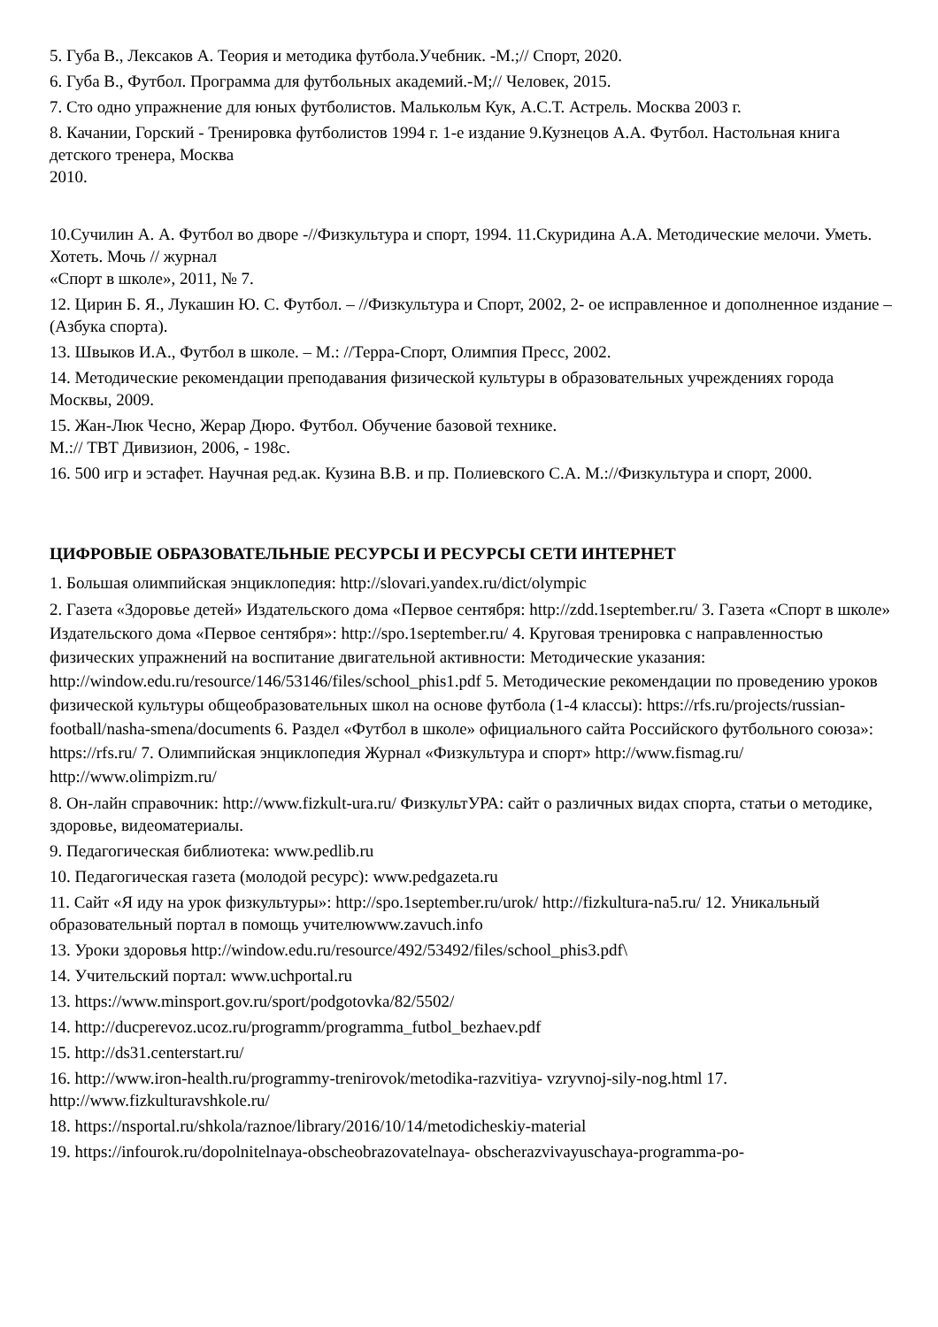5. Губа В., Лексаков А. Теория и методика футбола.Учебник. -М.;// Спорт, 2020.
6. Губа В., Футбол. Программа для футбольных академий.-М;// Человек, 2015.
7. Сто одно упражнение для юных футболистов. Малькольм Кук, А.С.Т. Астрель. Москва 2003 г.
8. Качании, Горский - Тренировка футболистов 1994 г. 1-е издание 9.Кузнецов А.А. Футбол. Настольная книга детского тренера, Москва
2010.
10.Сучилин А. А. Футбол во дворе -//Физкультура и спорт, 1994. 11.Скуридина А.А. Методические мелочи. Уметь. Хотеть. Мочь // журнал
«Спорт в школе», 2011, № 7.
12. Цирин Б. Я., Лукашин Ю. С. Футбол. – //Физкультура и Спорт, 2002, 2- ое исправленное и дополненное издание – (Азбука спорта).
13. Швыков И.А., Футбол в школе. – М.: //Терра-Спорт, Олимпия Пресс, 2002.
14. Методические рекомендации преподавания физической культуры в образовательных учреждениях города Москвы, 2009.
15. Жан-Люк Чесно, Жерар Дюро. Футбол. Обучение базовой технике.
М.:// ТВТ Дивизион, 2006, - 198с.
16. 500 игр и эстафет. Научная ред.ак. Кузина В.В. и пр. Полиевского С.А. М.://Физкультура и спорт, 2000.
ЦИФРОВЫЕ ОБРАЗОВАТЕЛЬНЫЕ РЕСУРСЫ И РЕСУРСЫ СЕТИ ИНТЕРНЕТ
1. Большая олимпийская энциклопедия: http://slovari.yandex.ru/dict/olympic
2. Газета «Здоровье детей» Издательского дома «Первое сентября: http://zdd.1september.ru/ 3. Газета «Спорт в школе» Издательского дома «Первое сентября»: http://spo.1september.ru/ 4. Круговая тренировка с направленностью физических упражнений на воспитание двигательной активности: Методические указания: http://window.edu.ru/resource/146/53146/files/school_phis1.pdf 5. Методические рекомендации по проведению уроков физической культуры общеобразовательных школ на основе футбола (1-4 классы): https://rfs.ru/projects/russian-football/nasha-smena/documents 6. Раздел «Футбол в школе» официального сайта Российского футбольного союза»: https://rfs.ru/ 7. Олимпийская энциклопедия Журнал «Физкультура и спорт» http://www.fismag.ru/
http://www.olimpizm.ru/
8. Он-лайн справочник: http://www.fizkult-ura.ru/ ФизкультУРА: сайт о различных видах спорта, статьи о методике, здоровье, видеоматериалы.
9. Педагогическая библиотека: www.pedlib.ru
10. Педагогическая газета (молодой ресурс): www.pedgazeta.ru
11. Сайт «Я иду на урок физкультуры»: http://spo.1september.ru/urok/ http://fizkultura-na5.ru/ 12. Уникальный образовательный портал в помощь учителюwww.zavuch.info
13. Уроки здоровья http://window.edu.ru/resource/492/53492/files/school_phis3.pdf\
14. Учительский портал: www.uchportal.ru
13. https://www.minsport.gov.ru/sport/podgotovka/82/5502/
14. http://ducperevoz.ucoz.ru/programm/programma_futbol_bezhaev.pdf
15. http://ds31.centerstart.ru/
16. http://www.iron-health.ru/programmy-trenirovok/metodika-razvitiya- vzryvnoj-sily-nog.html 17. http://www.fizkulturavshkole.ru/
18. https://nsportal.ru/shkola/raznoe/library/2016/10/14/metodicheskiy-material
19. https://infourok.ru/dopolnitelnaya-obscheobrazovatelnaya- obscherazvivayuschaya-programma-po-